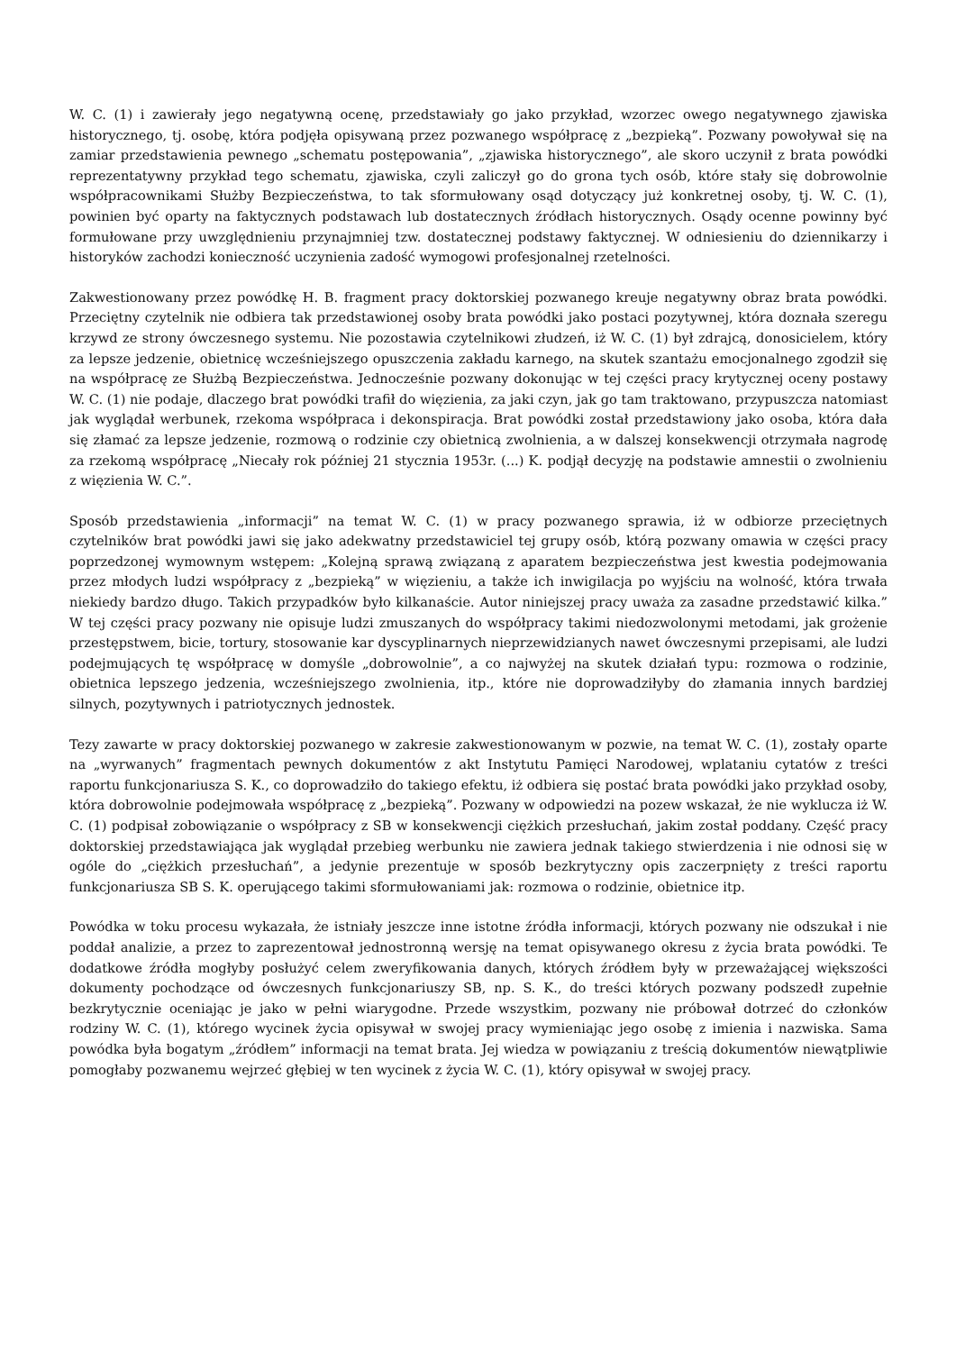W. C. (1) i zawierały jego negatywną ocenę, przedstawiały go jako przykład, wzorzec owego negatywnego zjawiska historycznego, tj. osobę, która podjęła opisywaną przez pozwanego współpracę z „bezpieką”. Pozwany powoływał się na zamiar przedstawienia pewnego „schematu postępowania”, „zjawiska historycznego”, ale skoro uczynił z brata powódki reprezentatywny przykład tego schematu, zjawiska, czyli zaliczył go do grona tych osób, które stały się dobrowolnie współpracownikami Służby Bezpieczeństwa, to tak sformułowany osąd dotyczący już konkretnej osoby, tj. W. C. (1), powinien być oparty na faktycznych podstawach lub dostatecznych źródłach historycznych. Osądy ocenne powinny być formułowane przy uwzględnieniu przynajmniej tzw. dostatecznej podstawy faktycznej. W odniesieniu do dziennikarzy i historyków zachodzi konieczność uczynienia zadość wymogowi profesjonalnej rzetelności.
Zakwestionowany przez powódkę H. B. fragment pracy doktorskiej pozwanego kreuje negatywny obraz brata powódki. Przeciętny czytelnik nie odbiera tak przedstawionej osoby brata powódki jako postaci pozytywnej, która doznała szeregu krzywd ze strony ówczesnego systemu. Nie pozostawia czytelnikowi złudzeń, iż W. C. (1) był zdrajcą, donosicielem, który za lepsze jedzenie, obietnicę wcześniejszego opuszczenia zakładu karnego, na skutek szantażu emocjonalnego zgodził się na współpracę ze Służbą Bezpieczeństwa. Jednocześnie pozwany dokonując w tej części pracy krytycznej oceny postawy W. C. (1) nie podaje, dlaczego brat powódki trafił do więzienia, za jaki czyn, jak go tam traktowano, przypuszcza natomiast jak wyglądał werbunek, rzekoma współpraca i dekonspiracja. Brat powódki został przedstawiony jako osoba, która dała się złamać za lepsze jedzenie, rozmową o rodzinie czy obietnicą zwolnienia, a w dalszej konsekwencji otrzymała nagrodę za rzekomą współpracę „Niecały rok później 21 stycznia 1953r. (...) K. podjął decyzję na podstawie amnestii o zwolnieniu z więzienia W. C.”.
Sposób przedstawienia „informacji” na temat W. C. (1) w pracy pozwanego sprawia, iż w odbiorze przeciętnych czytelników brat powódki jawi się jako adekwatny przedstawiciel tej grupy osób, którą pozwany omawia w części pracy poprzedzonej wymownym wstępem: „Kolejną sprawą związaną z aparatem bezpieczeństwa jest kwestia podejmowania przez młodych ludzi współpracy z „bezpieką” w więzieniu, a także ich inwigilacja po wyjściu na wolność, która trwała niekiedy bardzo długo. Takich przypadków było kilkanaście. Autor niniejszej pracy uważa za zasadne przedstawić kilka.” W tej części pracy pozwany nie opisuje ludzi zmuszanych do współpracy takimi niedozwolonymi metodami, jak grożenie przestępstwem, bicie, tortury, stosowanie kar dyscyplinarnych nieprzewidzianych nawet ówczesnymi przepisami, ale ludzi podejmujących tę współpracę w domyśle „dobrowolnie”, a co najwyżej na skutek działań typu: rozmowa o rodzinie, obietnica lepszego jedzenia, wcześniejszego zwolnienia, itp., które nie doprowadziłyby do złamania innych bardziej silnych, pozytywnych i patriotycznych jednostek.
Tezy zawarte w pracy doktorskiej pozwanego w zakresie zakwestionowanym w pozwie, na temat W. C. (1), zostały oparte na „wyrwanych” fragmentach pewnych dokumentów z akt Instytutu Pamięci Narodowej, wplataniu cytatów z treści raportu funkcjonariusza S. K., co doprowadziło do takiego efektu, iż odbiera się postać brata powódki jako przykład osoby, która dobrowolnie podejmowała współpracę z „bezpieką”. Pozwany w odpowiedzi na pozew wskazał, że nie wyklucza iż W. C. (1) podpisał zobowiązanie o współpracy z SB w konsekwencji ciężkich przesłuchań, jakim został poddany. Część pracy doktorskiej przedstawiająca jak wyglądał przebieg werbunku nie zawiera jednak takiego stwierdzenia i nie odnosi się w ogóle do „ciężkich przesłuchań”, a jedynie prezentuje w sposób bezkrytyczny opis zaczerpnięty z treści raportu funkcjonariusza SB S. K. operującego takimi sformułowaniami jak: rozmowa o rodzinie, obietnice itp.
Powódka w toku procesu wykazała, że istniały jeszcze inne istotne źródła informacji, których pozwany nie odszukał i nie poddał analizie, a przez to zaprezentował jednostronną wersję na temat opisywanego okresu z życia brata powódki. Te dodatkowe źródła mogłyby posłużyć celem zweryfikowania danych, których źródłem były w przeważającej większości dokumenty pochodzące od ówczesnych funkcjonariuszy SB, np. S. K., do treści których pozwany podszedł zupełnie bezkrytycznie oceniając je jako w pełni wiarygodne. Przede wszystkim, pozwany nie próbował dotrzeć do członków rodziny W. C. (1), którego wycinek życia opisywał w swojej pracy wymieniając jego osobę z imienia i nazwiska. Sama powódka była bogatym „źródłem” informacji na temat brata. Jej wiedza w powiązaniu z treścią dokumentów niewątpliwie pomogłaby pozwanemu wejrzeć głębiej w ten wycinek z życia W. C. (1), który opisywał w swojej pracy.